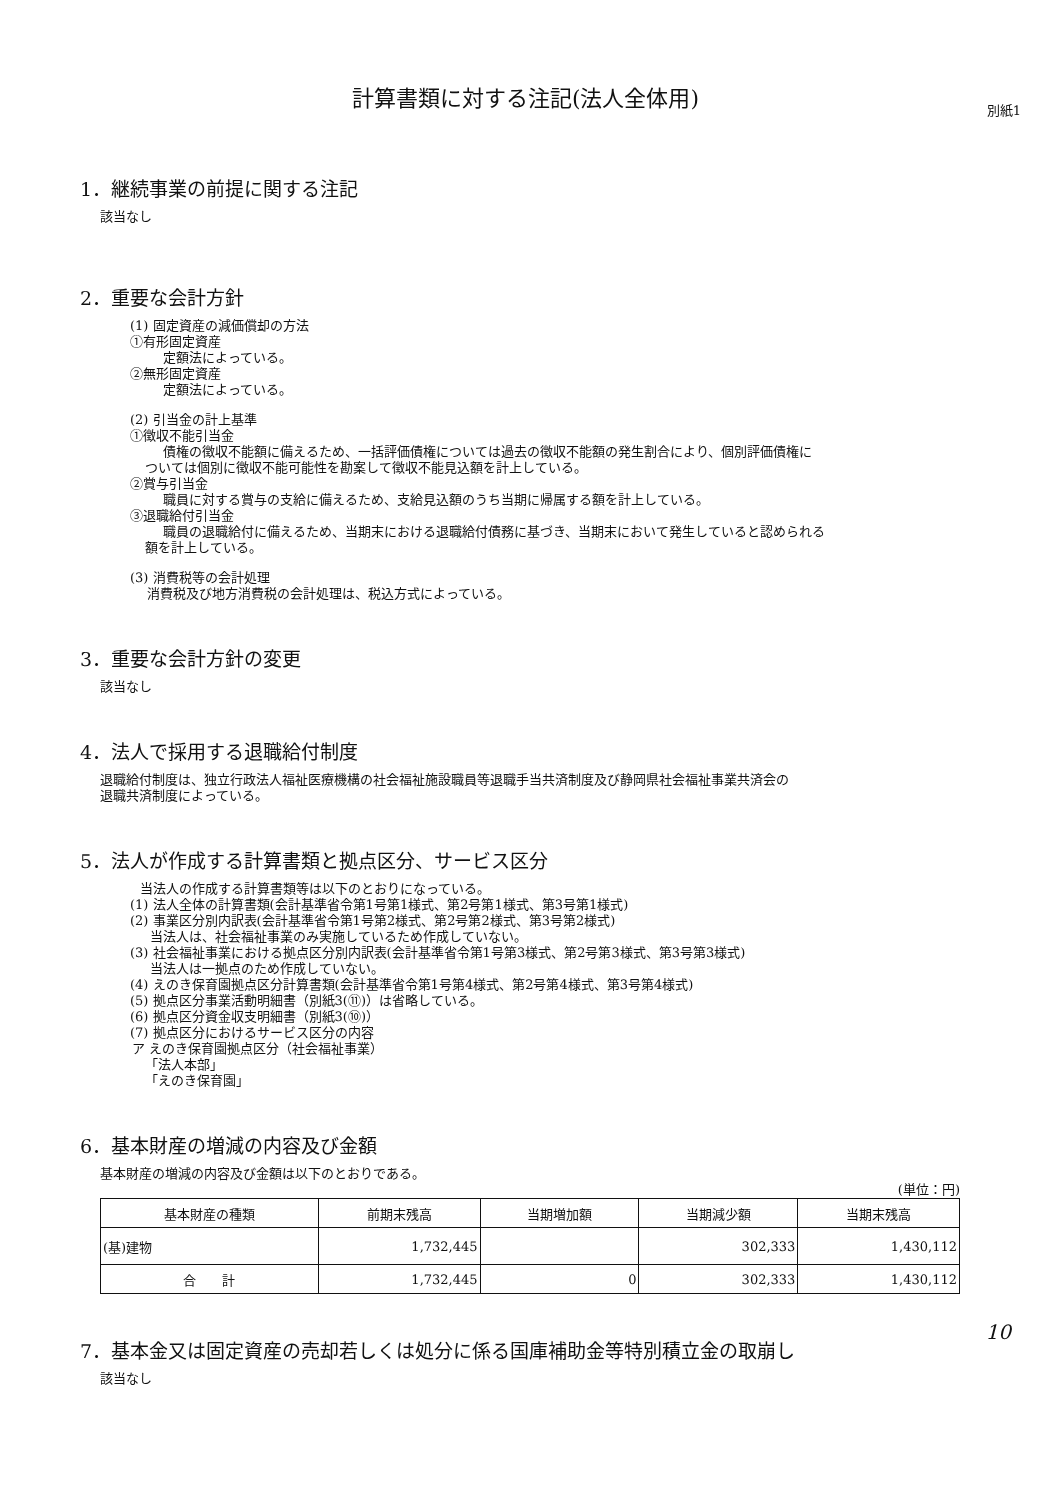計算書類に対する注記(法人全体用)
別紙1
1．継続事業の前提に関する注記
該当なし
2．重要な会計方針
(1) 固定資産の減価償却の方法
①有形固定資産
定額法によっている。
②無形固定資産
定額法によっている。
(2) 引当金の計上基準
①徴収不能引当金
債権の徴収不能額に備えるため、一括評価債権については過去の徴収不能額の発生割合により、個別評価債権に
ついては個別に徴収不能可能性を勘案して徴収不能見込額を計上している。
②賞与引当金
職員に対する賞与の支給に備えるため、支給見込額のうち当期に帰属する額を計上している。
③退職給付引当金
職員の退職給付に備えるため、当期末における退職給付債務に基づき、当期末において発生していると認められる
額を計上している。
(3) 消費税等の会計処理
消費税及び地方消費税の会計処理は、税込方式によっている。
3．重要な会計方針の変更
該当なし
4．法人で採用する退職給付制度
退職給付制度は、独立行政法人福祉医療機構の社会福祉施設職員等退職手当共済制度及び静岡県社会福祉事業共済会の
退職共済制度によっている。
5．法人が作成する計算書類と拠点区分、サービス区分
当法人の作成する計算書類等は以下のとおりになっている。
(1) 法人全体の計算書類(会計基準省令第1号第1様式、第2号第1様式、第3号第1様式)
(2) 事業区分別内訳表(会計基準省令第1号第2様式、第2号第2様式、第3号第2様式)
当法人は、社会福祉事業のみ実施しているため作成していない。
(3) 社会福祉事業における拠点区分別内訳表(会計基準省令第1号第3様式、第2号第3様式、第3号第3様式)
当法人は一拠点のため作成していない。
(4) えのき保育園拠点区分計算書類(会計基準省令第1号第4様式、第2号第4様式、第3号第4様式)
(5) 拠点区分事業活動明細書（別紙3(⑪)）は省略している。
(6) 拠点区分資金収支明細書（別紙3(⑩)）
(7) 拠点区分におけるサービス区分の内容
ア えのき保育園拠点区分（社会福祉事業）
「法人本部」
「えのき保育園」
6．基本財産の増減の内容及び金額
基本財産の増減の内容及び金額は以下のとおりである。
(単位：円)
| 基本財産の種類 | 前期末残高 | 当期増加額 | 当期減少額 | 当期末残高 |
| --- | --- | --- | --- | --- |
| (基)建物 | 1,732,445 | | 302,333 | 1,430,112 |
| 合 計 | 1,732,445 | 0 | 302,333 | 1,430,112 |
7．基本金又は固定資産の売却若しくは処分に係る国庫補助金等特別積立金の取崩し
該当なし
10